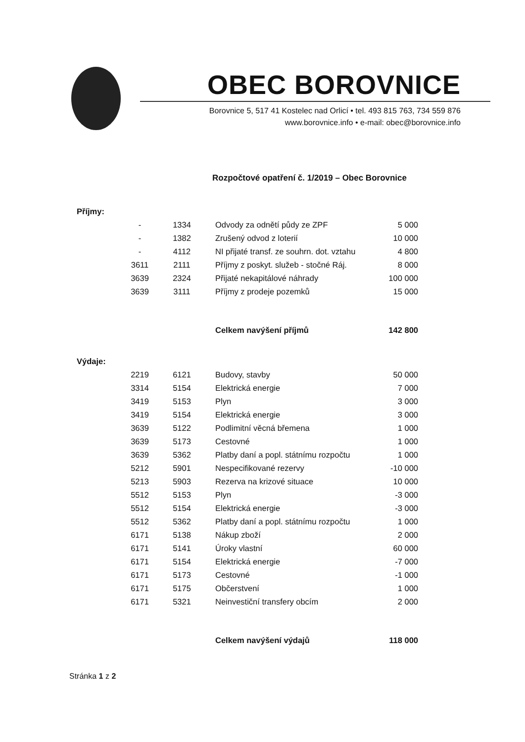OBEC BOROVNICE
Borovnice 5, 517 41 Kostelec nad Orlicí • tel. 493 815 763, 734 559 876
www.borovnice.info • e-mail: obec@borovnice.info
Rozpočtové opatření č. 1/2019 – Obec Borovnice
| Příjmy: | | | | |
| | - | 1334 | Odvody za odnětí půdy ze ZPF | 5 000 |
| | - | 1382 | Zrušený odvod z loterií | 10 000 |
| | - | 4112 | NI přijaté transf. ze souhrn. dot. vztahu | 4 800 |
| | 3611 | 2111 | Příjmy z poskyt. služeb - stočné Ráj. | 8 000 |
| | 3639 | 2324 | Přijaté nekapitálové náhrady | 100 000 |
| | 3639 | 3111 | Příjmy z prodeje pozemků | 15 000 |
| | | | Celkem navýšení příjmů | 142 800 |
| Výdaje: | | | | |
| | 2219 | 6121 | Budovy, stavby | 50 000 |
| | 3314 | 5154 | Elektrická energie | 7 000 |
| | 3419 | 5153 | Plyn | 3 000 |
| | 3419 | 5154 | Elektrická energie | 3 000 |
| | 3639 | 5122 | Podlimitní věcná břemena | 1 000 |
| | 3639 | 5173 | Cestovné | 1 000 |
| | 3639 | 5362 | Platby daní a popl. státnímu rozpočtu | 1 000 |
| | 5212 | 5901 | Nespecifikované rezervy | -10 000 |
| | 5213 | 5903 | Rezerva na krizové situace | 10 000 |
| | 5512 | 5153 | Plyn | -3 000 |
| | 5512 | 5154 | Elektrická energie | -3 000 |
| | 5512 | 5362 | Platby daní a popl. státnímu rozpočtu | 1 000 |
| | 6171 | 5138 | Nákup zboží | 2 000 |
| | 6171 | 5141 | Úroky vlastní | 60 000 |
| | 6171 | 5154 | Elektrická energie | -7 000 |
| | 6171 | 5173 | Cestovné | -1 000 |
| | 6171 | 5175 | Občerstvení | 1 000 |
| | 6171 | 5321 | Neinvestiční transfery obcím | 2 000 |
| | | | Celkem navýšení výdajů | 118 000 |
Stránka 1 z 2